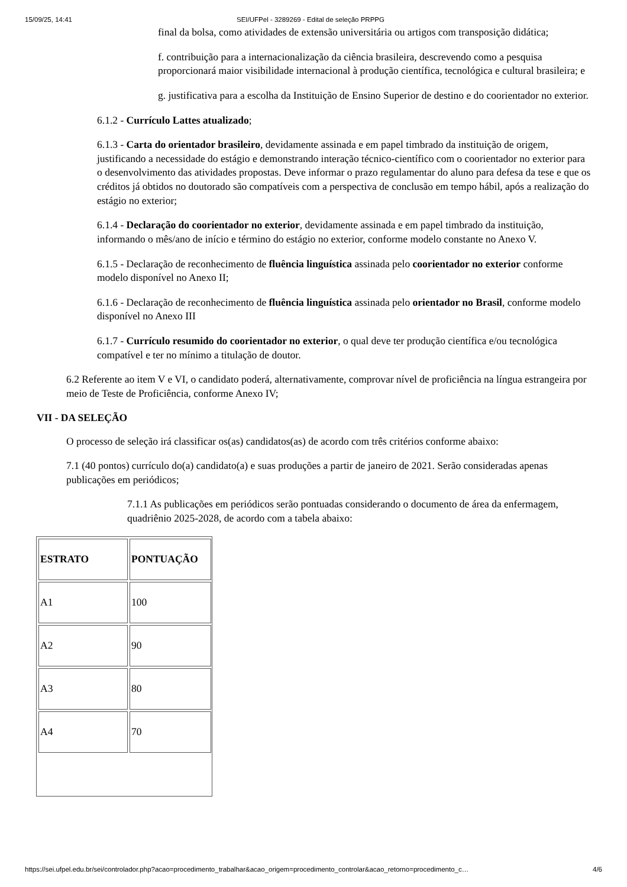15/09/25, 14:41 SEI/UFPel - 3289269 - Edital de seleção PRPPG
final da bolsa, como atividades de extensão universitária ou artigos com transposição didática;
f. contribuição para a internacionalização da ciência brasileira, descrevendo como a pesquisa proporcionará maior visibilidade internacional à produção científica, tecnológica e cultural brasileira; e
g. justificativa para a escolha da Instituição de Ensino Superior de destino e do coorientador no exterior.
6.1.2 - Currículo Lattes atualizado;
6.1.3 - Carta do orientador brasileiro, devidamente assinada e em papel timbrado da instituição de origem, justificando a necessidade do estágio e demonstrando interação técnico-científico com o coorientador no exterior para o desenvolvimento das atividades propostas. Deve informar o prazo regulamentar do aluno para defesa da tese e que os créditos já obtidos no doutorado são compatíveis com a perspectiva de conclusão em tempo hábil, após a realização do estágio no exterior;
6.1.4 - Declaração do coorientador no exterior, devidamente assinada e em papel timbrado da instituição, informando o mês/ano de início e término do estágio no exterior, conforme modelo constante no Anexo V.
6.1.5 - Declaração de reconhecimento de fluência linguística assinada pelo coorientador no exterior conforme modelo disponível no Anexo II;
6.1.6 - Declaração de reconhecimento de fluência linguística assinada pelo orientador no Brasil, conforme modelo disponível no Anexo III
6.1.7 - Currículo resumido do coorientador no exterior, o qual deve ter produção científica e/ou tecnológica compatível e ter no mínimo a titulação de doutor.
6.2 Referente ao item V e VI, o candidato poderá, alternativamente, comprovar nível de proficiência na língua estrangeira por meio de Teste de Proficiência, conforme Anexo IV;
VII - DA SELEÇÃO
O processo de seleção irá classificar os(as) candidatos(as) de acordo com três critérios conforme abaixo:
7.1 (40 pontos) currículo do(a) candidato(a) e suas produções a partir de janeiro de 2021. Serão consideradas apenas publicações em periódicos;
7.1.1 As publicações em periódicos serão pontuadas considerando o documento de área da enfermagem, quadriênio 2025-2028, de acordo com a tabela abaixo:
| ESTRATO | PONTUAÇÃO |
| --- | --- |
| A1 | 100 |
| A2 | 90 |
| A3 | 80 |
| A4 | 70 |
https://sei.ufpel.edu.br/sei/controlador.php?acao=procedimento_trabalhar&acao_origem=procedimento_controlar&acao_retorno=procedimento_c… 4/6